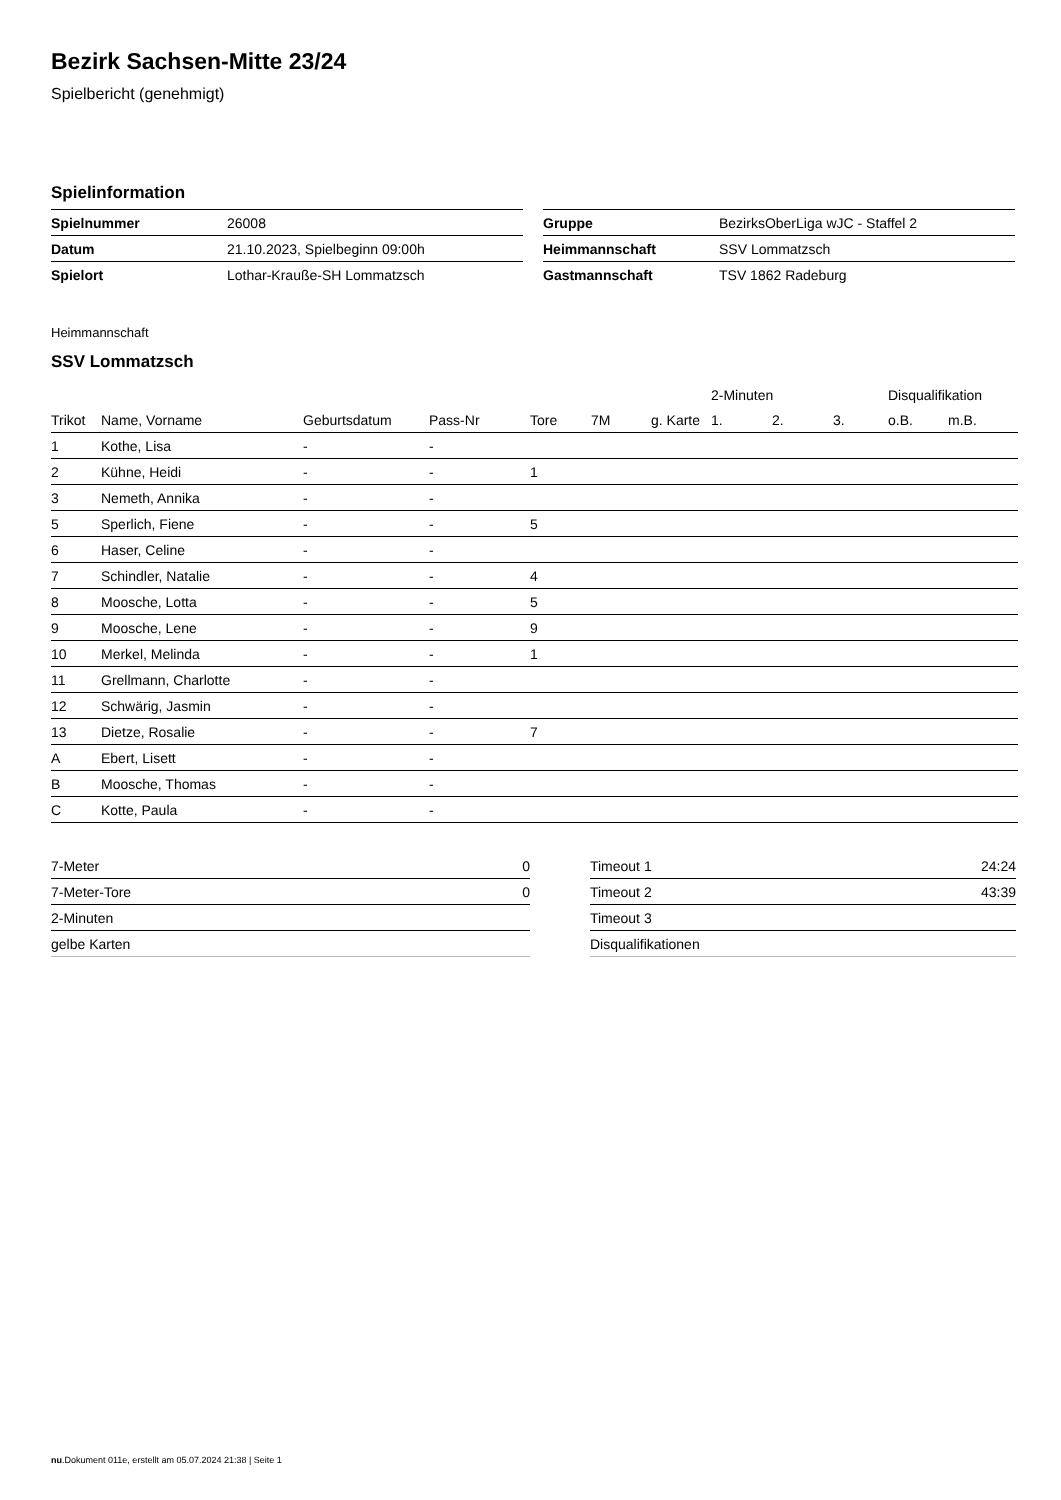Bezirk Sachsen-Mitte 23/24
Spielbericht (genehmigt)
Spielinformation
| Spielnummer | 26008 |
| Datum | 21.10.2023, Spielbeginn 09:00h |
| Spielort | Lothar-Krauße-SH Lommatzsch |
| Gruppe | BezirksOberLiga wJC - Staffel 2 |
| Heimmannschaft | SSV Lommatzsch |
| Gastmannschaft | TSV 1862 Radeburg |
Heimmannschaft
SSV Lommatzsch
| | | | | | | | 2-Minuten | | | Disqualifikation | |
| Trikot | Name, Vorname | Geburtsdatum | Pass-Nr | Tore | 7M | g. Karte | 1. | 2. | 3. | o.B. | m.B. |
| 1 | Kothe, Lisa | - | - | | | | | | | | |
| 2 | Kühne, Heidi | - | - | 1 | | | | | | | |
| 3 | Nemeth, Annika | - | - | | | | | | | | |
| 5 | Sperlich, Fiene | - | - | 5 | | | | | | | |
| 6 | Haser, Celine | - | - | | | | | | | | |
| 7 | Schindler, Natalie | - | - | 4 | | | | | | | |
| 8 | Moosche, Lotta | - | - | 5 | | | | | | | |
| 9 | Moosche, Lene | - | - | 9 | | | | | | | |
| 10 | Merkel, Melinda | - | - | 1 | | | | | | | |
| 11 | Grellmann, Charlotte | - | - | | | | | | | | |
| 12 | Schwärig, Jasmin | - | - | | | | | | | | |
| 13 | Dietze, Rosalie | - | - | 7 | | | | | | | |
| A | Ebert, Lisett | - | - | | | | | | | | |
| B | Moosche, Thomas | - | - | | | | | | | | |
| C | Kotte, Paula | - | - | | | | | | | | |
| 7-Meter | 0 |
| 7-Meter-Tore | 0 |
| 2-Minuten | |
| gelbe Karten | |
| Timeout 1 | 24:24 |
| Timeout 2 | 43:39 |
| Timeout 3 | |
| Disqualifikationen | |
nu.Dokument 011e, erstellt am 05.07.2024 21:38 | Seite 1